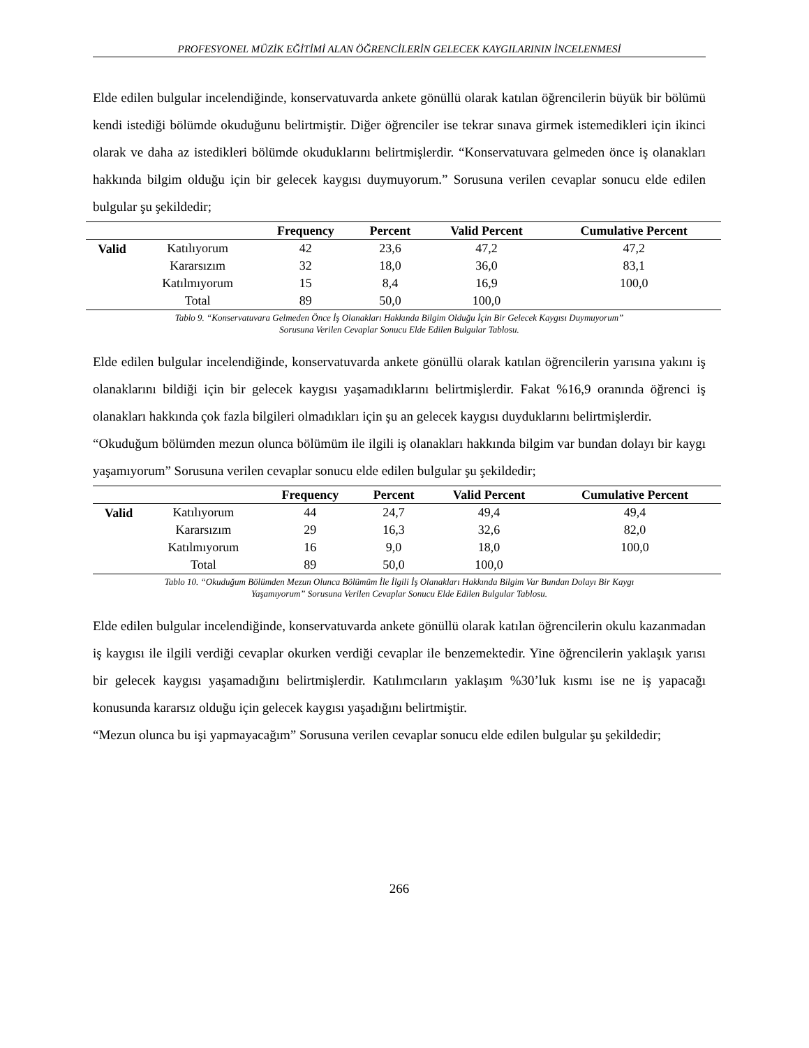PROFESYONEL MÜZİK EĞİTİMİ ALAN ÖĞRENCİLERİN GELECEK KAYGILARININ İNCELENMESİ
Elde edilen bulgular incelendiğinde, konservatuvarda ankete gönüllü olarak katılan öğrencilerin büyük bir bölümü kendi istediği bölümde okuduğunu belirtmiştir. Diğer öğrenciler ise tekrar sınava girmek istemedikleri için ikinci olarak ve daha az istedikleri bölümde okuduklarını belirtmişlerdir. “Konservatuvara gelmeden önce iş olanakları hakkında bilgim olduğu için bir gelecek kaygısı duymuyorum.” Sorusuna verilen cevaplar sonucu elde edilen bulgular şu şekildedir;
| | | Frequency | Percent | Valid Percent | Cumulative Percent |
| --- | --- | --- | --- | --- | --- |
| Valid | Katılıyorum | 42 | 23,6 | 47,2 | 47,2 |
| | Kararsızım | 32 | 18,0 | 36,0 | 83,1 |
| | Katılmıyorum | 15 | 8,4 | 16,9 | 100,0 |
| | Total | 89 | 50,0 | 100,0 | |
Tablo 9. “Konservatuvara Gelmeden Önce İş Olanakları Hakkında Bilgim Olduğu İçin Bir Gelecek Kaygısı Duymuyorum”
Sorusuna Verilen Cevaplar Sonucu Elde Edilen Bulgular Tablosu.
Elde edilen bulgular incelendiğinde, konservatuvarda ankete gönüllü olarak katılan öğrencilerin yarısına yakını iş olanaklarını bildiği için bir gelecek kaygısı yaşamadıklarını belirtmişlerdir. Fakat %16,9 oranında öğrenci iş olanakları hakkında çok fazla bilgileri olmadıkları için şu an gelecek kaygısı duyduklarını belirtmişlerdir.
“Okuduğum bölümden mezun olunca bölümüm ile ilgili iş olanakları hakkında bilgim var bundan dolayı bir kaygı yaşamıyorum” Sorusuna verilen cevaplar sonucu elde edilen bulgular şu şekildedir;
| | | Frequency | Percent | Valid Percent | Cumulative Percent |
| --- | --- | --- | --- | --- | --- |
| Valid | Katılıyorum | 44 | 24,7 | 49,4 | 49,4 |
| | Kararsızım | 29 | 16,3 | 32,6 | 82,0 |
| | Katılmıyorum | 16 | 9,0 | 18,0 | 100,0 |
| | Total | 89 | 50,0 | 100,0 | |
Tablo 10. “Okuduğum Bölümden Mezun Olunca Bölümüm İle İlgili İş Olanakları Hakkında Bilgim Var Bundan Dolayı Bir Kaygı
Yaşamıyorum” Sorusuna Verilen Cevaplar Sonucu Elde Edilen Bulgular Tablosu.
Elde edilen bulgular incelendiğinde, konservatuvarda ankete gönüllü olarak katılan öğrencilerin okulu kazanmadan iş kaygısı ile ilgili verdiği cevaplar okurken verdiği cevaplar ile benzemektedir. Yine öğrencilerin yaklaşık yarısı bir gelecek kaygısı yaşamadığını belirtmişlerdir. Katılımcıların yaklaşım %30’luk kısmı ise ne iş yapacağı konusunda kararsız olduğu için gelecek kaygısı yaşadığını belirtmiştir.
“Mezun olunca bu işi yapmayacağım” Sorusuna verilen cevaplar sonucu elde edilen bulgular şu şekildedir;
266